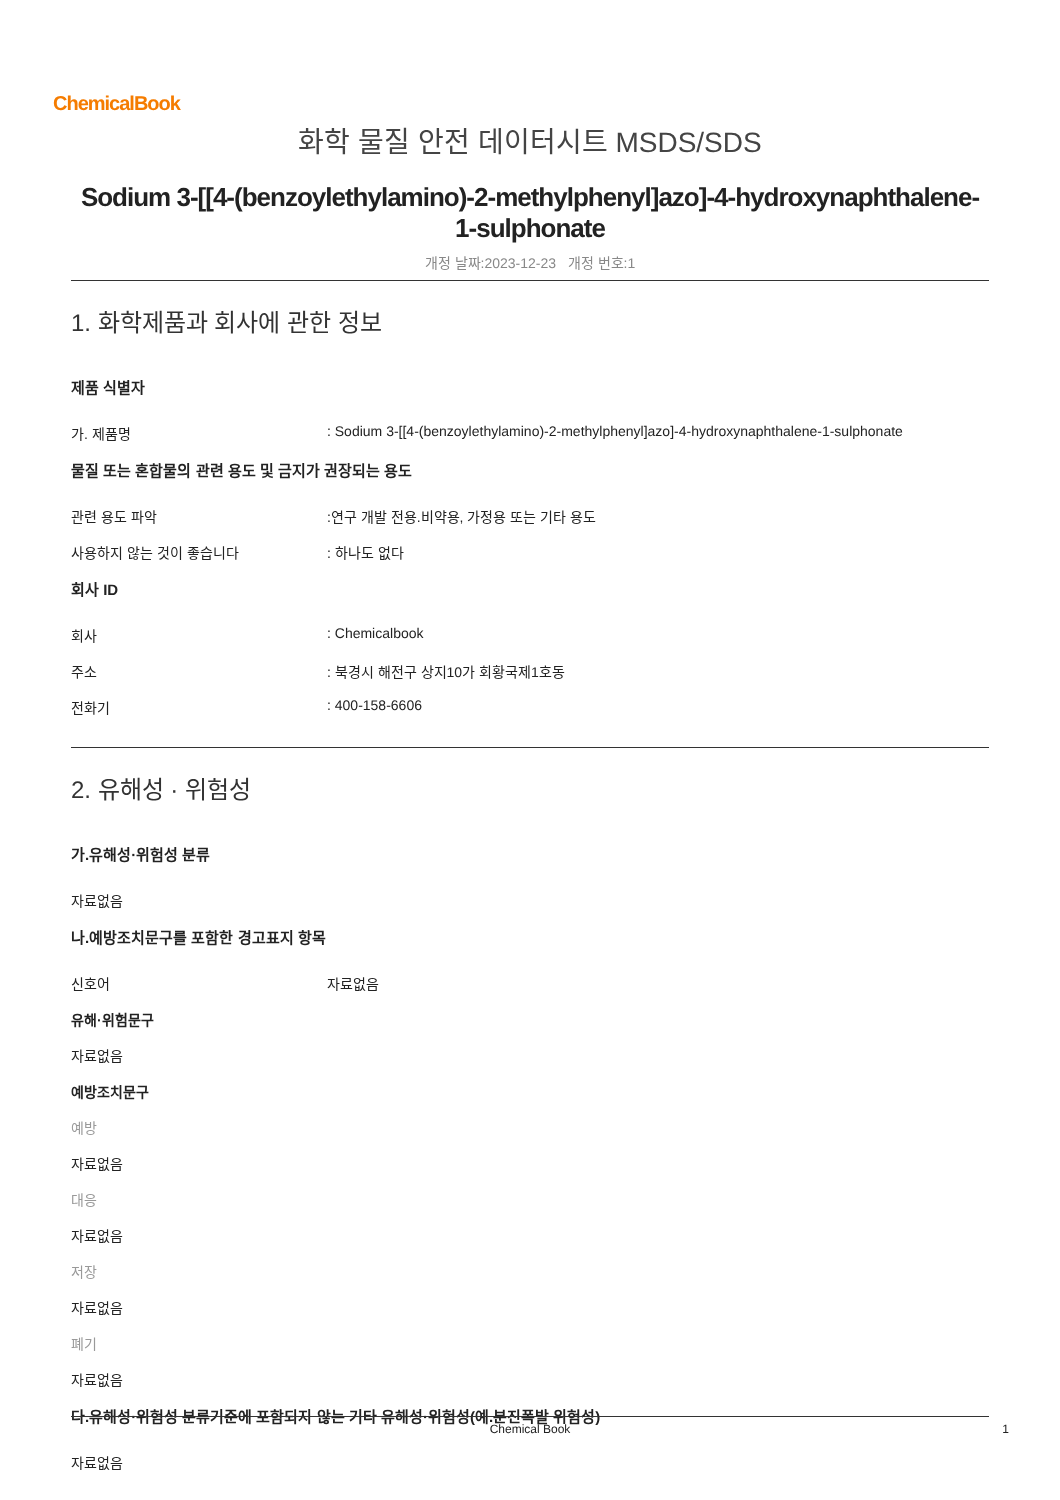ChemicalBook
화학 물질 안전 데이터시트 MSDS/SDS
Sodium 3-[[4-(benzoylethylamino)-2-methylphenyl]azo]-4-hydroxynaphthalene-1-sulphonate
개정 날짜:2023-12-23 개정 번호:1
1. 화학제품과 회사에 관한 정보
제품 식별자
가. 제품명: Sodium 3-[[4-(benzoylethylamino)-2-methylphenyl]azo]-4-hydroxynaphthalene-1-sulphonate
물질 또는 혼합물의 관련 용도 및 금지가 권장되는 용도
관련 용도 파악:연구 개발 전용.비약용, 가정용 또는 기타 용도
사용하지 않는 것이 좋습니다: 하나도 없다
회사 ID
회사: Chemicalbook
주소: 북경시 해전구 상지10가 회황국제1호동
전화기: 400-158-6606
2. 유해성 · 위험성
가.유해성·위험성 분류
자료없음
나.예방조치문구를 포함한 경고표지 항목
신호어 자료없음
유해·위험문구
자료없음
예방조치문구
예방
자료없음
대응
자료없음
저장
자료없음
폐기
자료없음
다.유해성·위험성 분류기준에 포함되지 않는 기타 유해성·위험성(예.분진폭발 위험성)
자료없음
Chemical Book 1